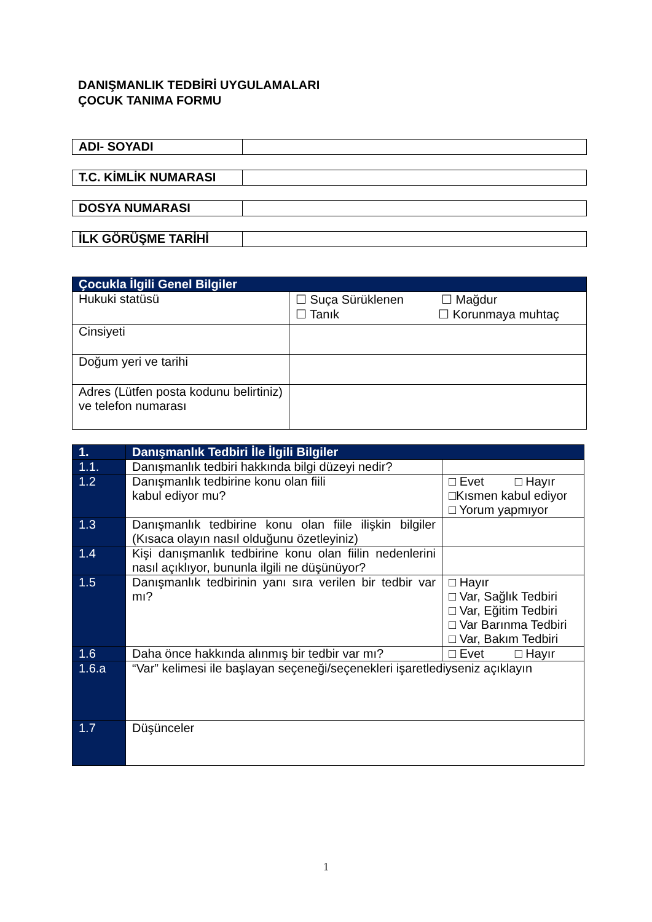DANIŞMANLIK TEDBİRİ UYGULAMALARI
ÇOCUK TANIMA FORMU
| ADI- SOYADI | |
| T.C. KİMLİK NUMARASI | |
| DOSYA NUMARASI | |
| İLK GÖRÜŞME TARİHİ | |
| Çocukla İlgili Genel Bilgiler | |
| --- | --- |
| Hukuki statüsü | ☐ Suça Sürüklenen ☐ Mağdur ☐ Tanık ☐ Korunmaya muhtaç |
| Cinsiyeti | |
| Doğum yeri ve tarihi | |
| Adres (Lütfen posta kodunu belirtiniz) ve telefon numarası | |
| 1. | Danışmanlık Tedbiri İle İlgili Bilgiler | |
| --- | --- | --- |
| 1.1. | Danışmanlık tedbiri hakkında bilgi düzeyi nedir? | |
| 1.2 | Danışmanlık tedbirine konu olan fiili kabul ediyor mu? | □ Evet □ Hayır □Kısmen kabul ediyor □ Yorum yapmıyor |
| 1.3 | Danışmanlık tedbirine konu olan fiile ilişkin bilgiler (Kısaca olayın nasıl olduğunu özetleyiniz) | |
| 1.4 | Kişi danışmanlık tedbirine konu olan fiilin nedenlerini nasıl açıklıyor, bununla ilgili ne düşünüyor? | |
| 1.5 | Danışmanlık tedbirinin yanı sıra verilen bir tedbir var mı? | □ Hayır □ Var, Sağlık Tedbiri □ Var, Eğitim Tedbiri □ Var Barınma Tedbiri □ Var, Bakım Tedbiri |
| 1.6 | Daha önce hakkında alınmış bir tedbir var mı? | □ Evet □ Hayır |
| 1.6.a | “Var” kelimesi ile başlayan seçeneği/seçenekleri işaretlediyseniz açıklayın | |
| 1.7 | Düşünceler | |
1